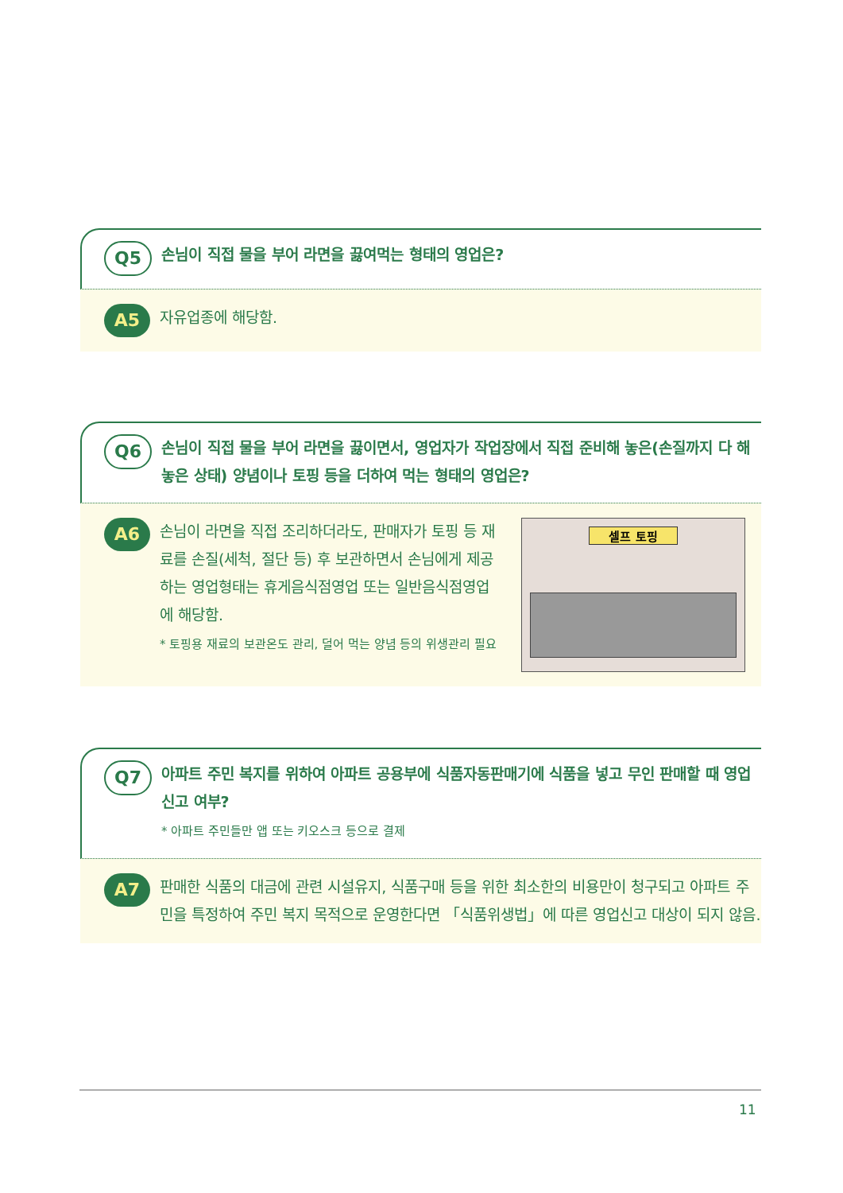Q5
손님이 직접 물을 부어 라면을 끓여먹는 형태의 영업은?
A5
자유업종에 해당함.
Q6
손님이 직접 물을 부어 라면을 끓이면서, 영업자가 작업장에서 직접 준비해 놓은(손질까지 다 해놓은 상태) 양념이나 토핑 등을 더하여 먹는 형태의 영업은?
A6
손님이 라면을 직접 조리하더라도, 판매자가 토핑 등 재료를 손질(세척, 절단 등) 후 보관하면서 손님에게 제공하는 영업형태는 휴게음식점영업 또는 일반음식점영업에 해당함.
* 토핑용 재료의 보관온도 관리, 덜어 먹는 양념 등의 위생관리 필요
셀프 토핑
Q7
아파트 주민 복지를 위하여 아파트 공용부에 식품자동판매기에 식품을 넣고 무인 판매할 때 영업 신고 여부?
* 아파트 주민들만 앱 또는 키오스크 등으로 결제
A7
판매한 식품의 대금에 관련 시설유지, 식품구매 등을 위한 최소한의 비용만이 청구되고 아파트 주민을 특정하여 주민 복지 목적으로 운영한다면 「식품위생법」에 따른 영업신고 대상이 되지 않음.
11